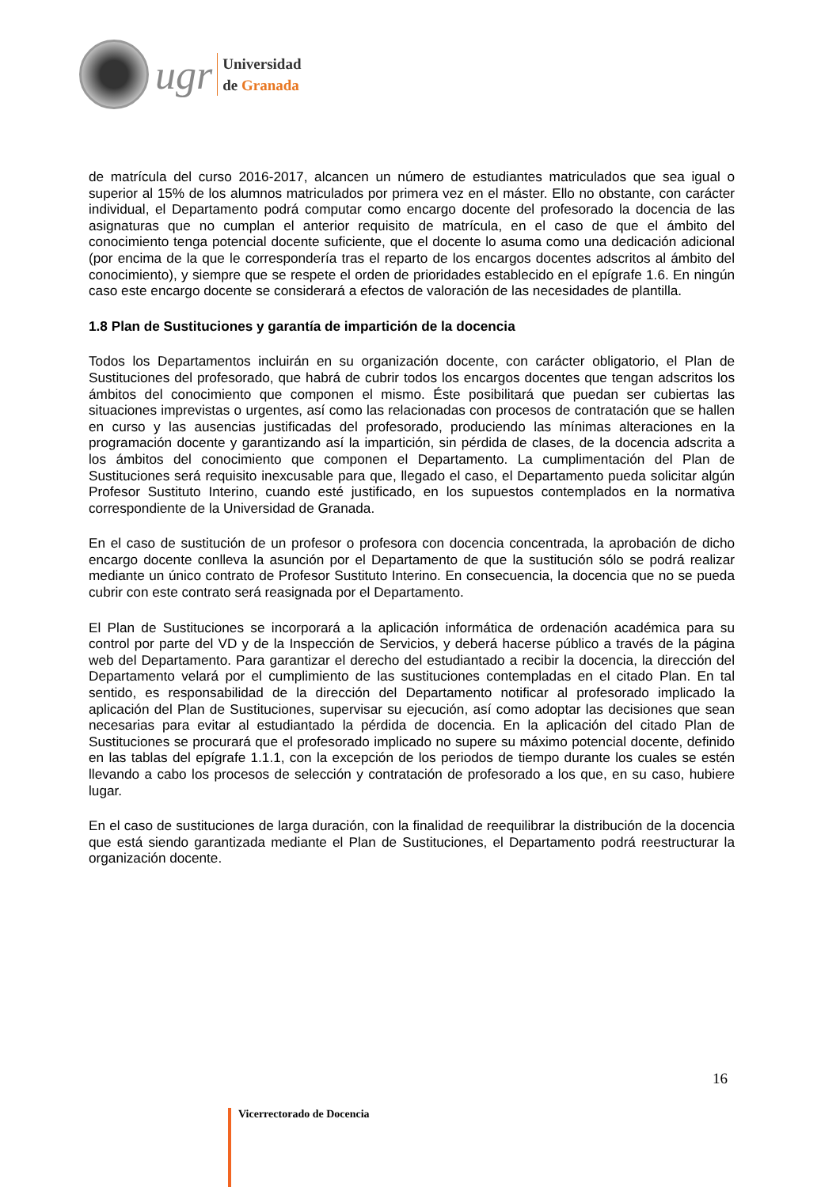ugr
Universidad
de Granada
de matrícula del curso 2016-2017, alcancen un número de estudiantes matriculados que sea igual o superior al 15% de los alumnos matriculados por primera vez en el máster. Ello no obstante, con carácter individual, el Departamento podrá computar como encargo docente del profesorado la docencia de las asignaturas que no cumplan el anterior requisito de matrícula, en el caso de que el ámbito del conocimiento tenga potencial docente suficiente, que el docente lo asuma como una dedicación adicional (por encima de la que le correspondería tras el reparto de los encargos docentes adscritos al ámbito del conocimiento), y siempre que se respete el orden de prioridades establecido en el epígrafe 1.6. En ningún caso este encargo docente se considerará a efectos de valoración de las necesidades de plantilla.
1.8 Plan de Sustituciones y garantía de impartición de la docencia
Todos los Departamentos incluirán en su organización docente, con carácter obligatorio, el Plan de Sustituciones del profesorado, que habrá de cubrir todos los encargos docentes que tengan adscritos los ámbitos del conocimiento que componen el mismo. Éste posibilitará que puedan ser cubiertas las situaciones imprevistas o urgentes, así como las relacionadas con procesos de contratación que se hallen en curso y las ausencias justificadas del profesorado, produciendo las mínimas alteraciones en la programación docente y garantizando así la impartición, sin pérdida de clases, de la docencia adscrita a los ámbitos del conocimiento que componen el Departamento. La cumplimentación del Plan de Sustituciones será requisito inexcusable para que, llegado el caso, el Departamento pueda solicitar algún Profesor Sustituto Interino, cuando esté justificado, en los supuestos contemplados en la normativa correspondiente de la Universidad de Granada.
En el caso de sustitución de un profesor o profesora con docencia concentrada, la aprobación de dicho encargo docente conlleva la asunción por el Departamento de que la sustitución sólo se podrá realizar mediante un único contrato de Profesor Sustituto Interino. En consecuencia, la docencia que no se pueda cubrir con este contrato será reasignada por el Departamento.
El Plan de Sustituciones se incorporará a la aplicación informática de ordenación académica para su control por parte del VD y de la Inspección de Servicios, y deberá hacerse público a través de la página web del Departamento. Para garantizar el derecho del estudiantado a recibir la docencia, la dirección del Departamento velará por el cumplimiento de las sustituciones contempladas en el citado Plan. En tal sentido, es responsabilidad de la dirección del Departamento notificar al profesorado implicado la aplicación del Plan de Sustituciones, supervisar su ejecución, así como adoptar las decisiones que sean necesarias para evitar al estudiantado la pérdida de docencia. En la aplicación del citado Plan de Sustituciones se procurará que el profesorado implicado no supere su máximo potencial docente, definido en las tablas del epígrafe 1.1.1, con la excepción de los periodos de tiempo durante los cuales se estén llevando a cabo los procesos de selección y contratación de profesorado a los que, en su caso, hubiere lugar.
En el caso de sustituciones de larga duración, con la finalidad de reequilibrar la distribución de la docencia que está siendo garantizada mediante el Plan de Sustituciones, el Departamento podrá reestructurar la organización docente.
16
Vicerrectorado de Docencia